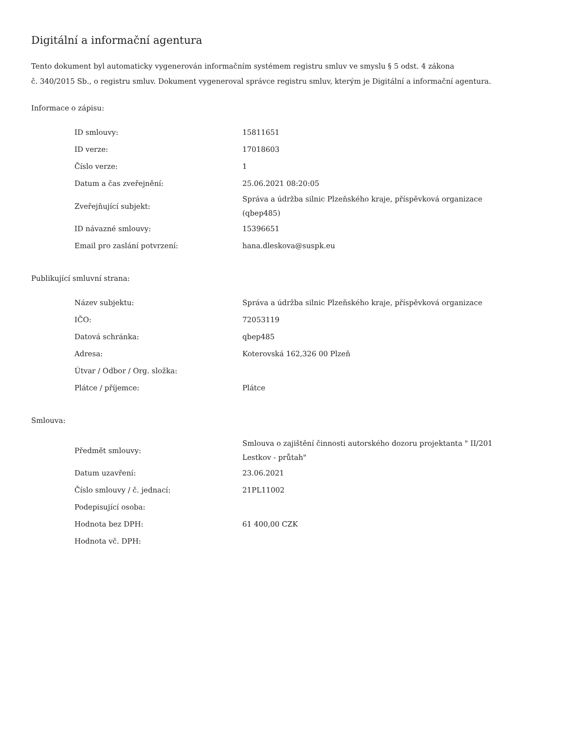Digitální a informační agentura
Tento dokument byl automaticky vygenerován informačním systémem registru smluv ve smyslu § 5 odst. 4 zákona
č. 340/2015 Sb., o registru smluv. Dokument vygeneroval správce registru smluv, kterým je Digitální a informační agentura.
Informace o zápisu:
| ID smlouvy: | 15811651 |
| ID verze: | 17018603 |
| Číslo verze: | 1 |
| Datum a čas zveřejnění: | 25.06.2021 08:20:05 |
| Zveřejňující subjekt: | Správa a údržba silnic Plzeňského kraje, příspěvková organizace (qbep485) |
| ID návazné smlouvy: | 15396651 |
| Email pro zaslání potvrzení: | hana.dleskova@suspk.eu |
Publikující smluvní strana:
| Název subjektu: | Správa a údržba silnic Plzeňského kraje, příspěvková organizace |
| IČO: | 72053119 |
| Datová schránka: | qbep485 |
| Adresa: | Koterovská 162,326 00 Plzeň |
| Útvar / Odbor / Org. složka: | |
| Plátce / příjemce: | Plátce |
Smlouva:
| Předmět smlouvy: | Smlouva o zajištění činnosti autorského dozoru projektanta " II/201 Lestkov - průtah" |
| Datum uzavření: | 23.06.2021 |
| Číslo smlouvy / č. jednací: | 21PL11002 |
| Podepisující osoba: | |
| Hodnota bez DPH: | 61 400,00 CZK |
| Hodnota vč. DPH: | |